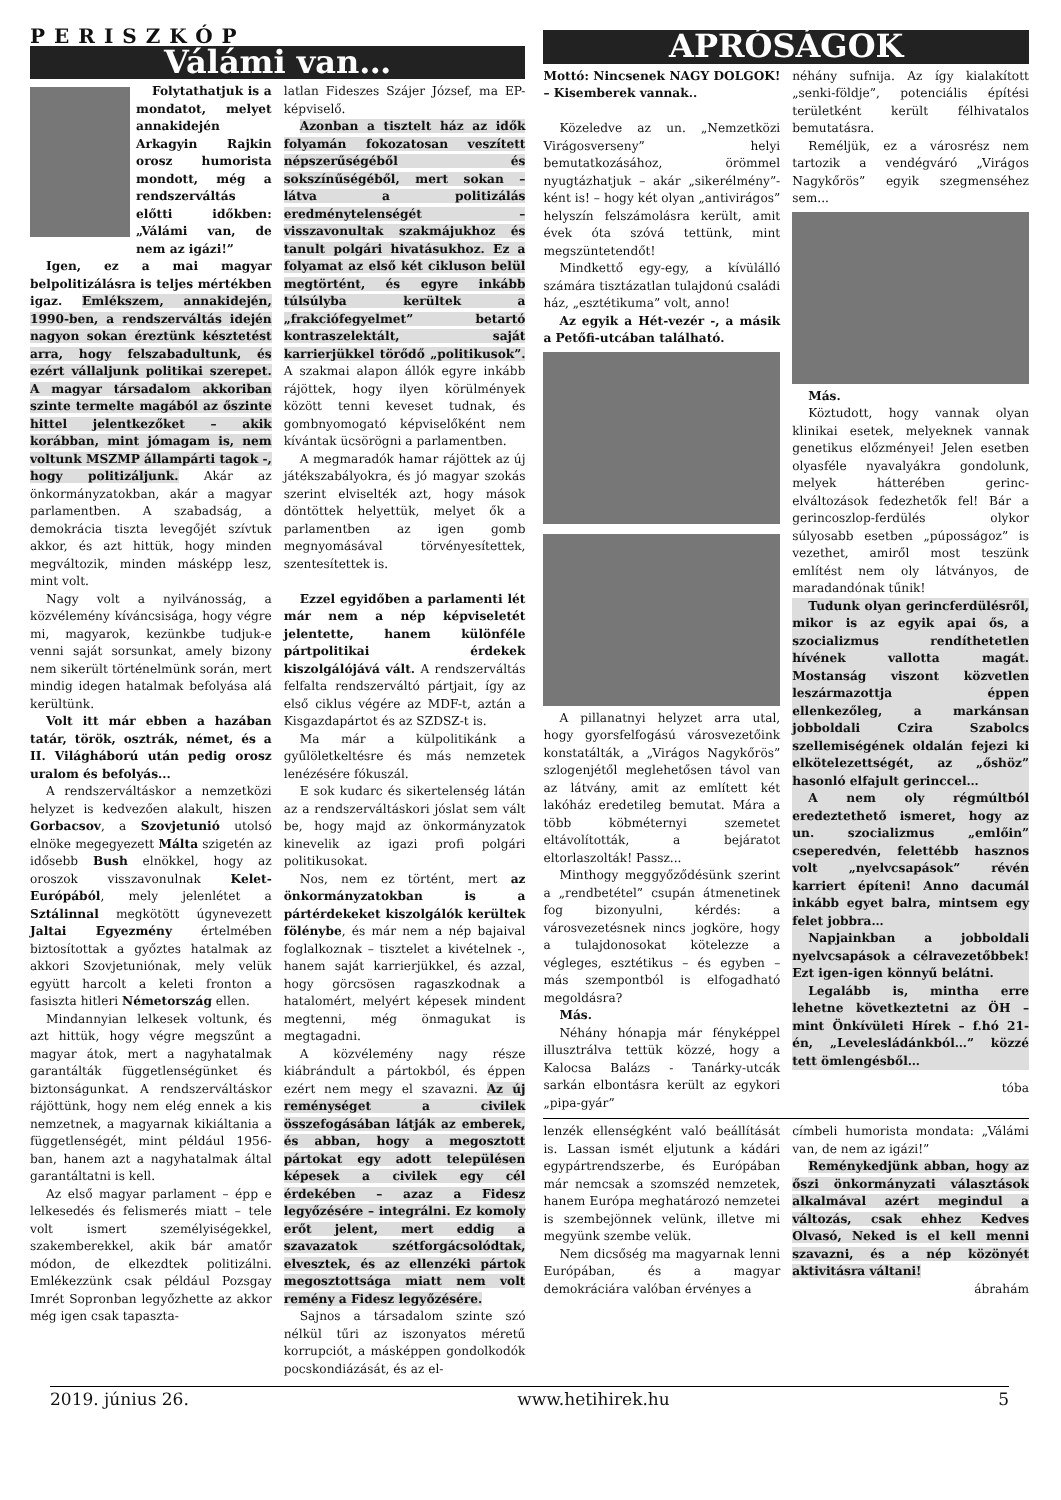PERISZKÓP
Válámi van…
Folytathatjuk is a mondatot, melyet annakidején Arkagyin Rajkin orosz humorista mondott, még a rendszerváltás előtti időkben: „Válámi van, de nem az igázi!”
Igen, ez a mai magyar belpolitizálásra is teljes mértékben igaz. Emlékszem, annakidején, 1990-ben, a rendszerváltás idején nagyon sokan éreztünk késztetést arra, hogy felszabadultunk, és ezért vállaljunk politikai szerepet. A magyar társadalom akkoriban szinte termelte magából az őszinte hittel jelentkezőket – akik korábban, mint jómagam is, nem voltunk MSZMP állampárti tagok -, hogy politizáljunk. Akár az önkormányzatokban, akár a magyar parlamentben. A szabadság, a demokrácia tiszta levegőjét szívtuk akkor, és azt hittük, hogy minden megváltozik, minden másképp lesz, mint volt.
Nagy volt a nyilvánosság, a közvélemény kíváncsisága, hogy végre mi, magyarok, kezünkbe tudjuk-e venni saját sorsunkat, amely bizony nem sikerült történelmünk során, mert mindig idegen hatalmak befolyása alá kerültünk.
Volt itt már ebben a hazában tatár, török, osztrák, német, és a II. Világháború után pedig orosz uralom és befolyás...
A rendszerváltáskor a nemzetközi helyzet is kedvezően alakult, hiszen Gorbacsov, a Szovjetunió utolsó elnöke megegyezett Málta szigetén az idősebb Bush elnökkel, hogy az oroszok visszavonulnak Kelet-Európából, mely jelenlétet a Sztálinnal megkötött úgynevezett Jaltai Egyezmény értelmében biztosítottak a győztes hatalmak az akkori Szovjetuniónak, mely velük együtt harcolt a keleti fronton a fasiszta hitleri Németország ellen.
Mindannyian lelkesek voltunk, és azt hittük, hogy végre megszűnt a magyar átok, mert a nagyhatalmak garantálták függetlenségünket és biztonságunkat. A rendszerváltáskor rájöttünk, hogy nem elég ennek a kis nemzetnek, a magyarnak kikiáltania a függetlenségét, mint például 1956-ban, hanem azt a nagyhatalmak által garantáltatni is kell.
Az első magyar parlament – épp e lelkesedés és felismerés miatt – tele volt ismert személyiségekkel, szakemberekkel, akik bár amatőr módon, de elkezdtek politizálni. Emlékezzünk csak például Pozsgay Imrét Sopronban legyőzhette az akkor még igen csak tapaszta-
latlan Fideszes Szájer József, ma EP-képviselő.
Azonban a tisztelt ház az idők folyamán fokozatosan veszített népszerűségéből és sokszínűségéből, mert sokan – látva a politizálás eredménytelenségét – visszavonultak szakmájukhoz és tanult polgári hivatásukhoz. Ez a folyamat az első két cikluson belül megtörtént, és egyre inkább túlsúlyba kerültek a „frakciófegyelmet” betartó kontraszelektált, saját karrierjükkel törődő „politikusok”. A szakmai alapon állók egyre inkább rájöttek, hogy ilyen körülmények között tenni keveset tudnak, és gombnyomogató képviselőként nem kívántak ücsörögni a parlamentben.
A megmaradók hamar rájöttek az új játékszabályokra, és jó magyar szokás szerint elviselték azt, hogy mások döntöttek helyettük, melyet ők a parlamentben az igen gomb megnyomásával törvényesítettek, szentesítettek is.
Ezzel egyidőben a parlamenti lét már nem a nép képviseletét jelentette, hanem különféle pártpolitikai érdekek kiszolgálójává vált. A rendszerváltás felfalta rendszerváltó pártjait, így az első ciklus végére az MDF-t, aztán a Kisgazdapártot és az SZDSZ-t is.
Ma már a külpolitikánk a gyűlöletkeltésre és más nemzetek lenézésére fókuszál.
E sok kudarc és sikertelenség látán az a rendszerváltáskori jóslat sem vált be, hogy majd az önkormányzatok kinevelik az igazi profi polgári politikusokat.
Nos, nem ez történt, mert az önkormányzatokban is a pártérdekeket kiszolgálók kerültek fölénybe, és már nem a nép bajaival foglalkoznak – tisztelet a kivételnek -, hanem saját karrierjükkel, és azzal, hogy görcsösen ragaszkodnak a hatalomért, melyért képesek mindent megtenni, még önmagukat is megtagadni.
A közvélemény nagy része kiábrándult a pártokból, és éppen ezért nem megy el szavazni. Az új reménységet a civilek összefogásában látják az emberek, és abban, hogy a megosztott pártokat egy adott településen képesek a civilek egy cél érdekében – azaz a Fidesz legyőzésére – integrálni. Ez komoly erőt jelent, mert eddig a szavazatok szétforgácsolódtak, elvesztek, és az ellenzéki pártok megosztottsága miatt nem volt remény a Fidesz legyőzésére.
Sajnos a társadalom szinte szó nélkül tűri az iszonyatos méretű korrupciót, a másképpen gondolkodók pocskondiázását, és az el-
APRÓSÁGOK
Mottó: Nincsenek NAGY DOLGOK! – Kisemberek vannak..
Közeledve az un. „Nemzetközi Virágosverseny” helyi bemutatkozásához, örömmel nyugtázhatjuk – akár „sikerélmény”-ként is! – hogy két olyan „antivirágos” helyszín felszámolásra került, amit évek óta szóvá tettünk, mint megszüntetendőt!
Mindkettő egy-egy, a kívülálló számára tisztázatlan tulajdonú családi ház, „esztétikuma” volt, anno!
Az egyik a Hét-vezér -, a másik a Petőfi-utcában található.
A pillanatnyi helyzet arra utal, hogy gyorsfelfogású városvezetőink konstatálták, a „Virágos Nagykőrös” szlogenjétől meglehetősen távol van az látvány, amit az említett két lakóház eredetileg bemutat. Mára a több köbméternyi szemetet eltávolították, a bejáratot eltorlaszolták! Passz...
Minthogy meggyőződésünk szerint a „rendbetétel” csupán átmenetinek fog bizonyulni, kérdés: a városvezetésnek nincs jogköre, hogy a tulajdonosokat kötelezze a végleges, esztétikus – és egyben – más szempontból is elfogadható megoldásra?
Más.
Néhány hónapja már fényképpel illusztrálva tettük közzé, hogy a Kalocsa Balázs - Tanárky-utcák sarkán elbontásra került az egykori „pipa-gyár”
néhány sufnija. Az így kialakított „senki-földje”, potenciális építési területként került félhivatalos bemutatásra.
Reméljük, ez a városrész nem tartozik a vendégváró „Virágos Nagykőrös” egyik szegmenséhez sem...
Más.
Köztudott, hogy vannak olyan klinikai esetek, melyeknek vannak genetikus előzményei! Jelen esetben olyasféle nyavalyákra gondolunk, melyek hátterében gerinc-elváltozások fedezhetők fel! Bár a gerincoszlop-ferdülés olykor súlyosabb esetben „púposságoz” is vezethet, amiről most teszünk említést nem oly látványos, de maradandónak tűnik!
Tudunk olyan gerincferdülésről, mikor is az egyik apai ős, a szocializmus rendíthetetlen hívének vallotta magát. Mostanság viszont közvetlen leszármazottja éppen ellenkezőleg, a markánsan jobboldali Czira Szabolcs szellemiségének oldalán fejezi ki elkötelezettségét, az „őshöz” hasonló elfajult gerinccel…
A nem oly régmúltból eredeztethető ismeret, hogy az un. szocializmus „emlőin” cseperedvén, felettébb hasznos volt „nyelvcsapások” révén karriert építeni! Anno dacumál inkább egyet balra, mintsem egy felet jobbra…
Napjainkban a jobboldali nyelvcsapások a célravezetőbbek! Ezt igen-igen könnyű belátni.
Legalább is, mintha erre lehetne következtetni az ÖH – mint Önkívületi Hírek – f.hó 21-én, „Levelesládánkból…” közzé tett ömlengésből…
tóba
lenzék ellenségként való beállítását is. Lassan ismét eljutunk a kádári egypártrendszerbe, és Európában már nemcsak a szomszéd nemzetek, hanem Európa meghatározó nemzetei is szembejönnek velünk, illetve mi megyünk szembe velük.
Nem dicsőség ma magyarnak lenni Európában, és a magyar demokráciára valóban érvényes a
címbeli humorista mondata: „Válámi van, de nem az igázi!”
Reménykedjünk abban, hogy az őszi önkormányzati választások alkalmával azért megindul a változás, csak ehhez Kedves Olvasó, Neked is el kell menni szavazni, és a nép közönyét aktivitásra váltani!
ábrahám
2019. június 26. www.hetihirek.hu 5